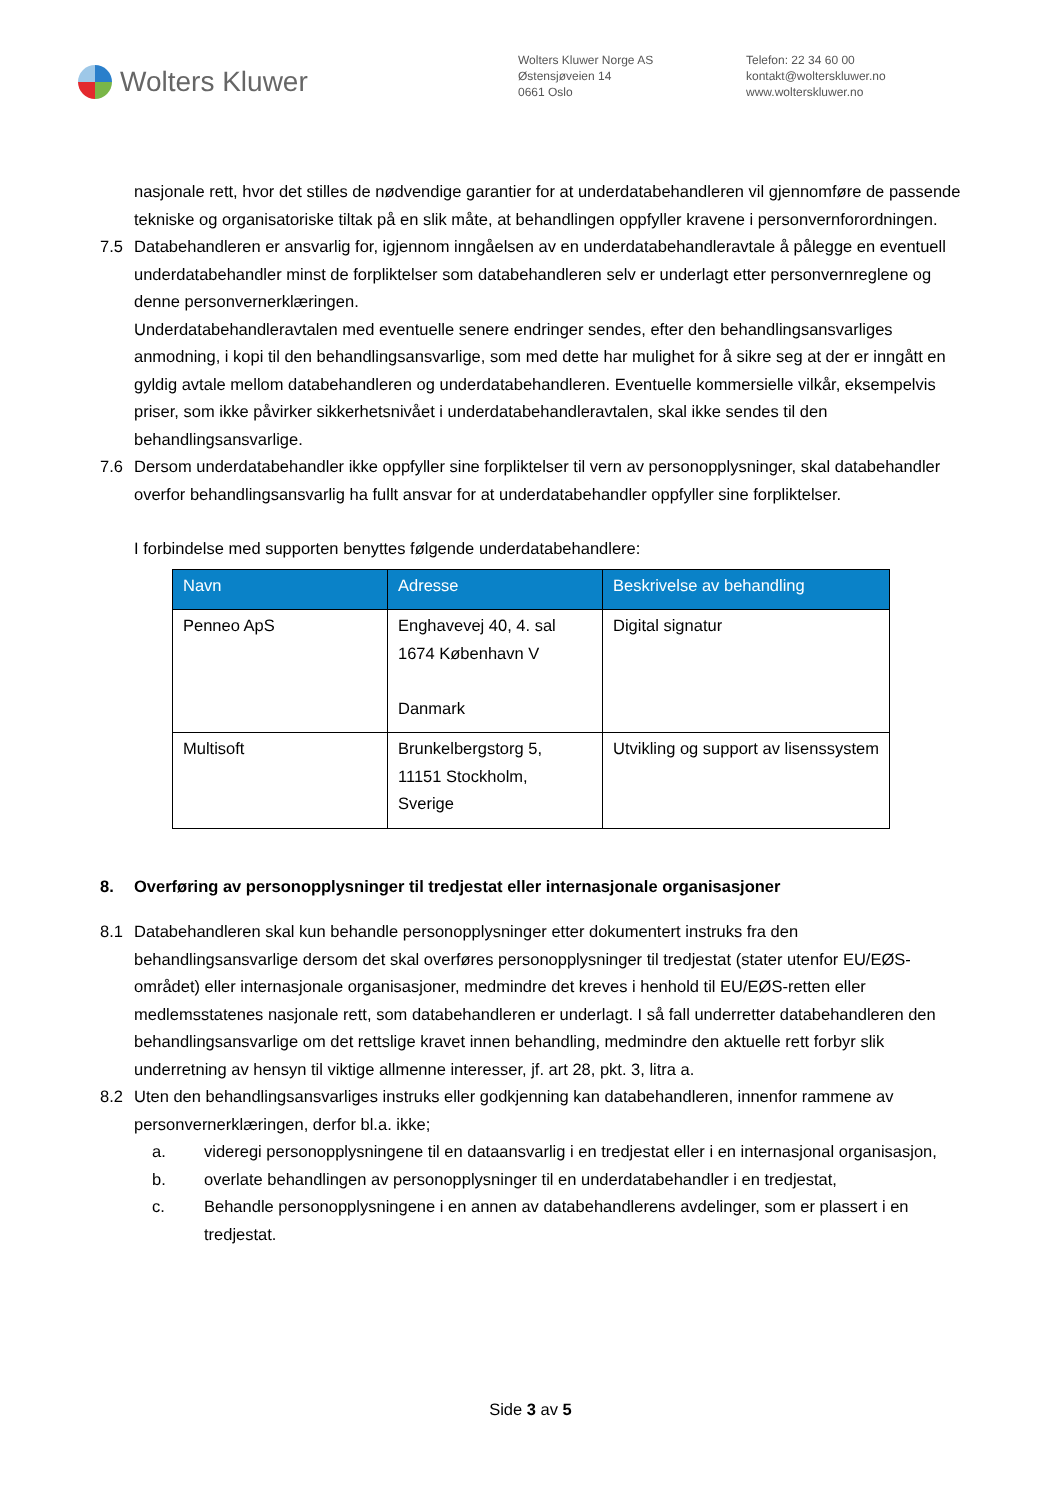Wolters Kluwer
Wolters Kluwer Norge AS
Østensjøveien 14
0661 Oslo
Telefon: 22 34 60 00
kontakt@wolterskluwer.no
www.wolterskluwer.no
nasjonale rett, hvor det stilles de nødvendige garantier for at underdatabehandleren vil gjennomføre de passende tekniske og organisatoriske tiltak på en slik måte, at behandlingen oppfyller kravene i personvernforordningen.
7.5 Databehandleren er ansvarlig for, igjennom inngåelsen av en underdatabehandleravtale å pålegge en eventuell underdatabehandler minst de forpliktelser som databehandleren selv er underlagt etter personvernreglene og denne personvernerklæringen.
Underdatabehandleravtalen med eventuelle senere endringer sendes, efter den behandlingsansvarliges anmodning, i kopi til den behandlingsansvarlige, som med dette har mulighet for å sikre seg at der er inngått en gyldig avtale mellom databehandleren og underdatabehandleren. Eventuelle kommersielle vilkår, eksempelvis priser, som ikke påvirker sikkerhetsnivået i underdatabehandleravtalen, skal ikke sendes til den behandlingsansvarlige.
7.6 Dersom underdatabehandler ikke oppfyller sine forpliktelser til vern av personopplysninger, skal databehandler overfor behandlingsansvarlig ha fullt ansvar for at underdatabehandler oppfyller sine forpliktelser.
I forbindelse med supporten benyttes følgende underdatabehandlere:
| Navn | Adresse | Beskrivelse av behandling |
| --- | --- | --- |
| Penneo ApS | Enghavevej 40, 4. sal 1674 København V Danmark | Digital signatur |
| Multisoft | Brunkelbergstorg 5, 11151 Stockholm, Sverige | Utvikling og support av lisenssystem |
8. Overføring av personopplysninger til tredjestat eller internasjonale organisasjoner
8.1 Databehandleren skal kun behandle personopplysninger etter dokumentert instruks fra den behandlingsansvarlige dersom det skal overføres personopplysninger til tredjestat (stater utenfor EU/EØS- området) eller internasjonale organisasjoner, medmindre det kreves i henhold til EU/EØS-retten eller medlemsstatenes nasjonale rett, som databehandleren er underlagt. I så fall underretter databehandleren den behandlingsansvarlige om det rettslige kravet innen behandling, medmindre den aktuelle rett forbyr slik underretning av hensyn til viktige allmenne interesser, jf. art 28, pkt. 3, litra a.
8.2 Uten den behandlingsansvarliges instruks eller godkjenning kan databehandleren, innenfor rammene av personvernerklæringen, derfor bl.a. ikke;
a. videregi personopplysningene til en dataansvarlig i en tredjestat eller i en internasjonal organisasjon,
b. overlate behandlingen av personopplysninger til en underdatabehandler i en tredjestat,
c. Behandle personopplysningene i en annen av databehandlerens avdelinger, som er plassert i en tredjestat.
Side 3 av 5